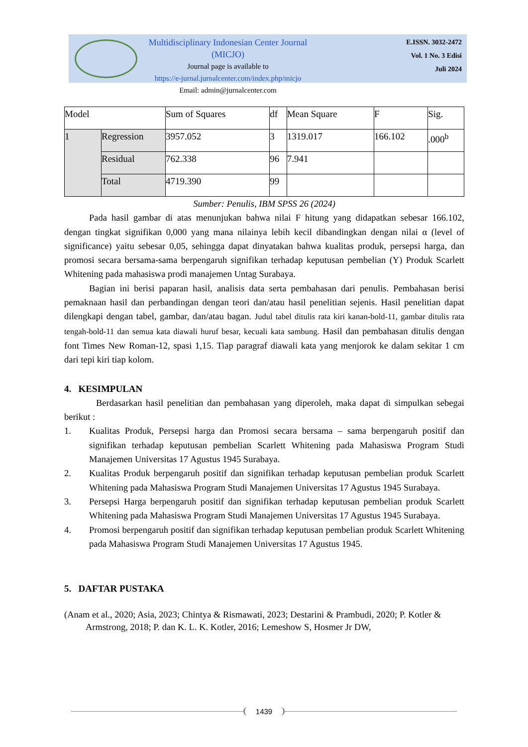Multidisciplinary Indonesian Center Journal (MICJO)
Journal page is available to
https://e-jurnal.jurnalcenter.com/index.php/micjo
Email: admin@jurnalcenter.com
E.ISSN. 3032-2472
Vol. 1 No. 3 Edisi
Juli 2024
| Model | | Sum of Squares | df | Mean Square | F | Sig. |
| 1 | Regression | 3957.052 | 3 | 1319.017 | 166.102 | .000<sup>b</sup> |
| | Residual | 762.338 | 96 | 7.941 | | |
| | Total | 4719.390 | 99 | | | |
Sumber: Penulis, IBM SPSS 26 (2024)
Pada hasil gambar di atas menunjukan bahwa nilai F hitung yang didapatkan sebesar 166.102, dengan tingkat signifikan 0,000 yang mana nilainya lebih kecil dibandingkan dengan nilai α (level of significance) yaitu sebesar 0,05, sehingga dapat dinyatakan bahwa kualitas produk, persepsi harga, dan promosi secara bersama-sama berpengaruh signifikan terhadap keputusan pembelian (Y) Produk Scarlett Whitening pada mahasiswa prodi manajemen Untag Surabaya.
Bagian ini berisi paparan hasil, analisis data serta pembahasan dari penulis. Pembahasan berisi pemaknaan hasil dan perbandingan dengan teori dan/atau hasil penelitian sejenis. Hasil penelitian dapat dilengkapi dengan tabel, gambar, dan/atau bagan. Judul tabel ditulis rata kiri kanan-bold-11, gambar ditulis rata tengah-bold-11 dan semua kata diawali huruf besar, kecuali kata sambung. Hasil dan pembahasan ditulis dengan font Times New Roman-12, spasi 1,15. Tiap paragraf diawali kata yang menjorok ke dalam sekitar 1 cm dari tepi kiri tiap kolom.
4. KESIMPULAN
Berdasarkan hasil penelitian dan pembahasan yang diperoleh, maka dapat di simpulkan sebegai berikut :
1. Kualitas Produk, Persepsi harga dan Promosi secara bersama – sama berpengaruh positif dan signifikan terhadap keputusan pembelian Scarlett Whitening pada Mahasiswa Program Studi Manajemen Universitas 17 Agustus 1945 Surabaya.
2. Kualitas Produk berpengaruh positif dan signifikan terhadap keputusan pembelian produk Scarlett Whitening pada Mahasiswa Program Studi Manajemen Universitas 17 Agustus 1945 Surabaya.
3. Persepsi Harga berpengaruh positif dan signifikan terhadap keputusan pembelian produk Scarlett Whitening pada Mahasiswa Program Studi Manajemen Universitas 17 Agustus 1945 Surabaya.
4. Promosi berpengaruh positif dan signifikan terhadap keputusan pembelian produk Scarlett Whitening pada Mahasiswa Program Studi Manajemen Universitas 17 Agustus 1945.
5. DAFTAR PUSTAKA
(Anam et al., 2020; Asia, 2023; Chintya & Rismawati, 2023; Destarini & Prambudi, 2020; P. Kotler & Armstrong, 2018; P. dan K. L. K. Kotler, 2016; Lemeshow S, Hosmer Jr DW,
1439